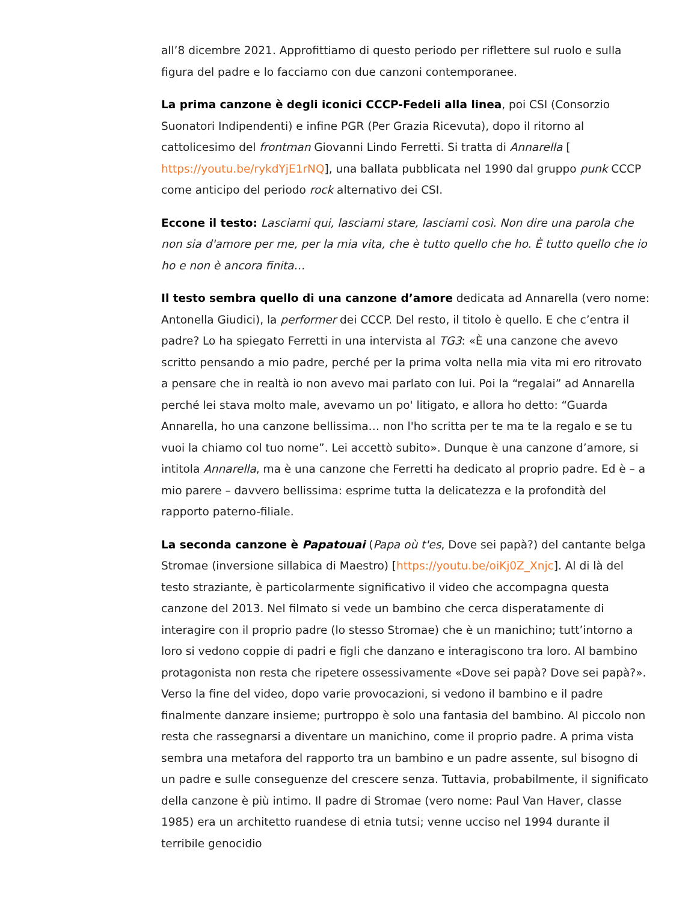all’8 dicembre 2021. Approfittiamo di questo periodo per riflettere sul ruolo e sulla figura del padre e lo facciamo con due canzoni contemporanee.
La prima canzone è degli iconici CCCP-Fedeli alla linea, poi CSI (Consorzio Suonatori Indipendenti) e infine PGR (Per Grazia Ricevuta), dopo il ritorno al cattolicesimo del frontman Giovanni Lindo Ferretti. Si tratta di Annarella [ https://youtu.be/rykdYjE1rNQ], una ballata pubblicata nel 1990 dal gruppo punk CCCP come anticipo del periodo rock alternativo dei CSI.
Eccone il testo: Lasciami qui, lasciami stare, lasciami così. Non dire una parola che non sia d'amore per me, per la mia vita, che è tutto quello che ho. È tutto quello che io ho e non è ancora finita…
Il testo sembra quello di una canzone d’amore dedicata ad Annarella (vero nome: Antonella Giudici), la performer dei CCCP. Del resto, il titolo è quello. E che c’entra il padre? Lo ha spiegato Ferretti in una intervista al TG3: «È una canzone che avevo scritto pensando a mio padre, perché per la prima volta nella mia vita mi ero ritrovato a pensare che in realtà io non avevo mai parlato con lui. Poi la “regalai” ad Annarella perché lei stava molto male, avevamo un po' litigato, e allora ho detto: “Guarda Annarella, ho una canzone bellissima… non l'ho scritta per te ma te la regalo e se tu vuoi la chiamo col tuo nome”. Lei accettò subito». Dunque è una canzone d’amore, si intitola Annarella, ma è una canzone che Ferretti ha dedicato al proprio padre. Ed è – a mio parere – davvero bellissima: esprime tutta la delicatezza e la profondità del rapporto paterno-filiale.
La seconda canzone è Papatouai (Papa où t'es, Dove sei papà?) del cantante belga Stromae (inversione sillabica di Maestro) [https://youtu.be/oiKj0Z_Xnjc]. Al di là del testo straziante, è particolarmente significativo il video che accompagna questa canzone del 2013. Nel filmato si vede un bambino che cerca disperatamente di interagire con il proprio padre (lo stesso Stromae) che è un manichino; tutt’intorno a loro si vedono coppie di padri e figli che danzano e interagiscono tra loro. Al bambino protagonista non resta che ripetere ossessivamente «Dove sei papà? Dove sei papà?». Verso la fine del video, dopo varie provocazioni, si vedono il bambino e il padre finalmente danzare insieme; purtroppo è solo una fantasia del bambino. Al piccolo non resta che rassegnarsi a diventare un manichino, come il proprio padre. A prima vista sembra una metafora del rapporto tra un bambino e un padre assente, sul bisogno di un padre e sulle conseguenze del crescere senza. Tuttavia, probabilmente, il significato della canzone è più intimo. Il padre di Stromae (vero nome: Paul Van Haver, classe 1985) era un architetto ruandese di etnia tutsi; venne ucciso nel 1994 durante il terribile genocidio